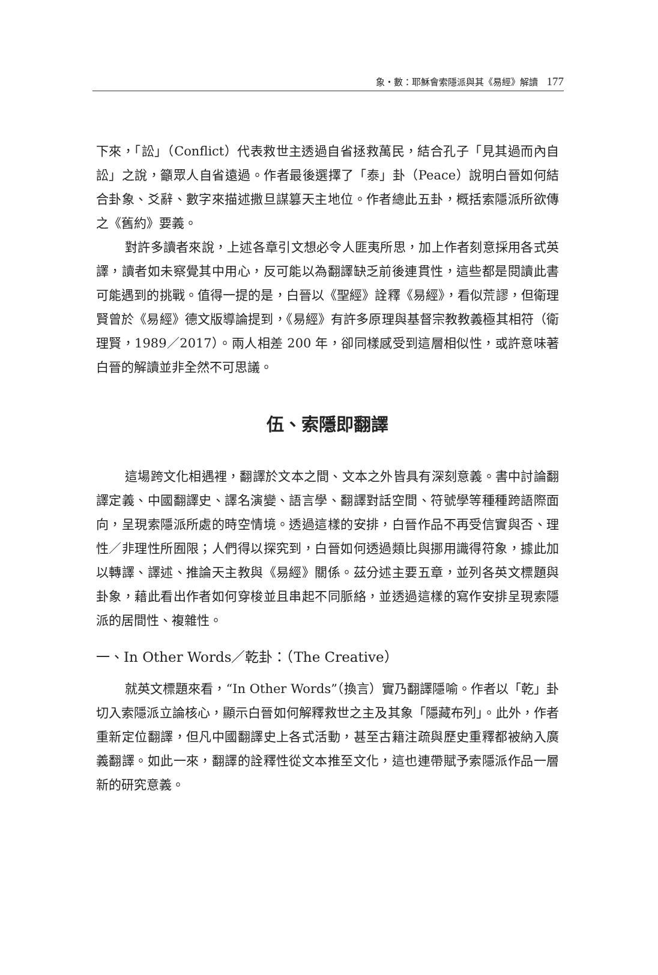象・數：耶穌會索隱派與其《易經》解讀 177
下來，「訟」（Conflict）代表救世主透過自省拯救萬民，結合孔子「見其過而內自訟」之說，籲眾人自省遠過。作者最後選擇了「泰」卦（Peace）說明白晉如何結合卦象、爻辭、數字來描述撒旦謀篡天主地位。作者總此五卦，概括索隱派所欲傳之《舊約》要義。
對許多讀者來說，上述各章引文想必令人匪夷所思，加上作者刻意採用各式英譯，讀者如未察覺其中用心，反可能以為翻譯缺乏前後連貫性，這些都是閱讀此書可能遇到的挑戰。值得一提的是，白晉以《聖經》詮釋《易經》，看似荒謬，但衛理賢曾於《易經》德文版導論提到，《易經》有許多原理與基督宗教教義極其相符（衛理賢，1989／2017）。兩人相差 200 年，卻同樣感受到這層相似性，或許意味著白晉的解讀並非全然不可思議。
伍、索隱即翻譯
這場跨文化相遇裡，翻譯於文本之間、文本之外皆具有深刻意義。書中討論翻譯定義、中國翻譯史、譯名演變、語言學、翻譯對話空間、符號學等種種跨語際面向，呈現索隱派所處的時空情境。透過這樣的安排，白晉作品不再受信實與否、理性／非理性所囿限；人們得以探究到，白晉如何透過類比與挪用識得符象，據此加以轉譯、譯述、推論天主教與《易經》關係。茲分述主要五章，並列各英文標題與卦象，藉此看出作者如何穿梭並且串起不同脈絡，並透過這樣的寫作安排呈現索隱派的居間性、複雜性。
一、In Other Words／乾卦：（The Creative）
就英文標題來看，“In Other Words”（換言）實乃翻譯隱喻。作者以「乾」卦切入索隱派立論核心，顯示白晉如何解釋救世之主及其象「隱藏布列」。此外，作者重新定位翻譯，但凡中國翻譯史上各式活動，甚至古籍注疏與歷史重釋都被納入廣義翻譯。如此一來，翻譯的詮釋性從文本推至文化，這也連帶賦予索隱派作品一層新的研究意義。